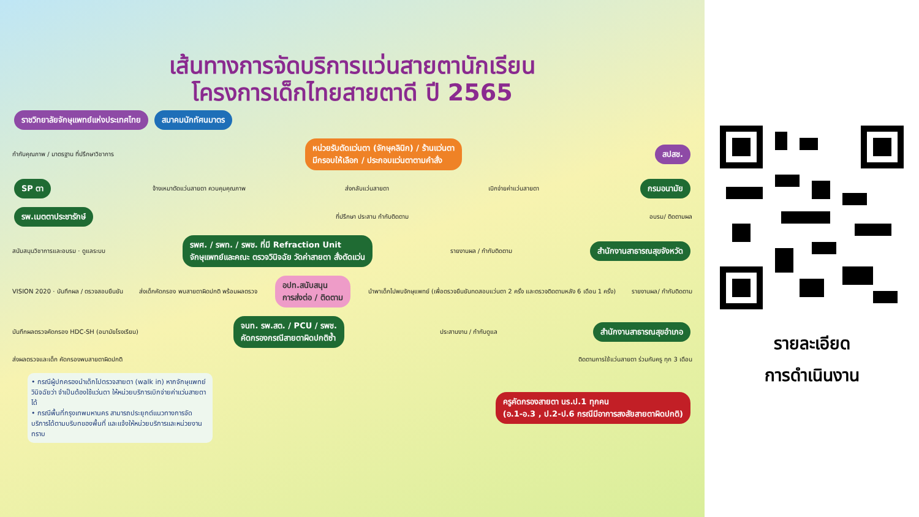เส้นทางการจัดบริการแว่นสายตานักเรียน
โครงการเด็กไทยสายตาดี ปี 2565
ราชวิทยาลัยจักษุแพทย์แห่งประเทศไทย สมาคมนักทัศนมาตร
กำกับคุณภาพ / มาตรฐาน ที่ปรึกษาวิชาการ หน่วยรับตัดแว่นตา (จักษุคลินิก) / ร้านแว่นตา
มีกรอบให้เลือก / ประกอบแว่นตาตามคำสั่ง สปสช.
SP ตา จ้างเหมาตัดแว่นสายตา ควบคุมคุณภาพ ส่งกลับแว่นสายตา เบิกจ่ายค่าแว่นสายตา กรมอนามัย
รพ.เมตตาประชารักษ์ ที่ปรึกษา ประสาน กำกับติดตาม อบรม/ ติดตามผล
สนับสนุนวิชาการและอบรม · ดูแลระบบ รพศ. / รพท. / รพช. ที่มี Refraction Unit
จักษุแพทย์และคณะ ตรวจวินิจฉัย วัดค่าสายตา สั่งตัดแว่น รายงานผล / กำกับติดตาม สำนักงานสาธารณสุขจังหวัด
VISION 2020 · บันทึกผล / ตรวจสอบยืนยัน ส่งเด็กคัดกรอง พบสายตาผิดปกติ พร้อมผลตรวจ อปท.สนับสนุน
การส่งต่อ / ติดตาม นำพาเด็กไปพบจักษุแพทย์ (เพื่อตรวจยืนยันทดสอบแว่นตา 2 ครั้ง และตรวจติดตามหลัง 6 เดือน 1 ครั้ง) รายงานผล/ กำกับติดตาม
บันทึกผลตรวจคัดกรอง HDC-SH (อนามัยโรงเรียน) จนท. รพ.สต. / PCU / รพช.
คัดกรองกรณีสายตาผิดปกติซ้ำ ประสานงาน / กำกับดูแล สำนักงานสาธารณสุขอำเภอ
ส่งผลตรวจและเด็ก คัดกรองพบสายตาผิดปกติ ติดตามการใช้แว่นสายตา ร่วมกับครู ทุก 3 เดือน
• กรณีผู้ปกครองนำเด็กไปตรวจสายตา (walk in) หากจักษุแพทย์วินิจฉัยว่า จำเป็นต้องใช้แว่นตา ให้หน่วยบริการเบิกจ่ายค่าแว่นสายตาได้
• กรณีพื้นที่กรุงเทพมหานคร สามารถประยุกต์แนวทางการจัดบริการได้ตามบริบทของพื้นที่ และแจ้งให้หน่วยบริการและหน่วยงานทราบ
ครูคัดกรองสายตา นร.ป.1 ทุกคน
(อ.1-อ.3 , ป.2-ป.6 กรณีมีอาการสงสัยสายตาผิดปกติ)
รายละเอียด
การดำเนินงาน